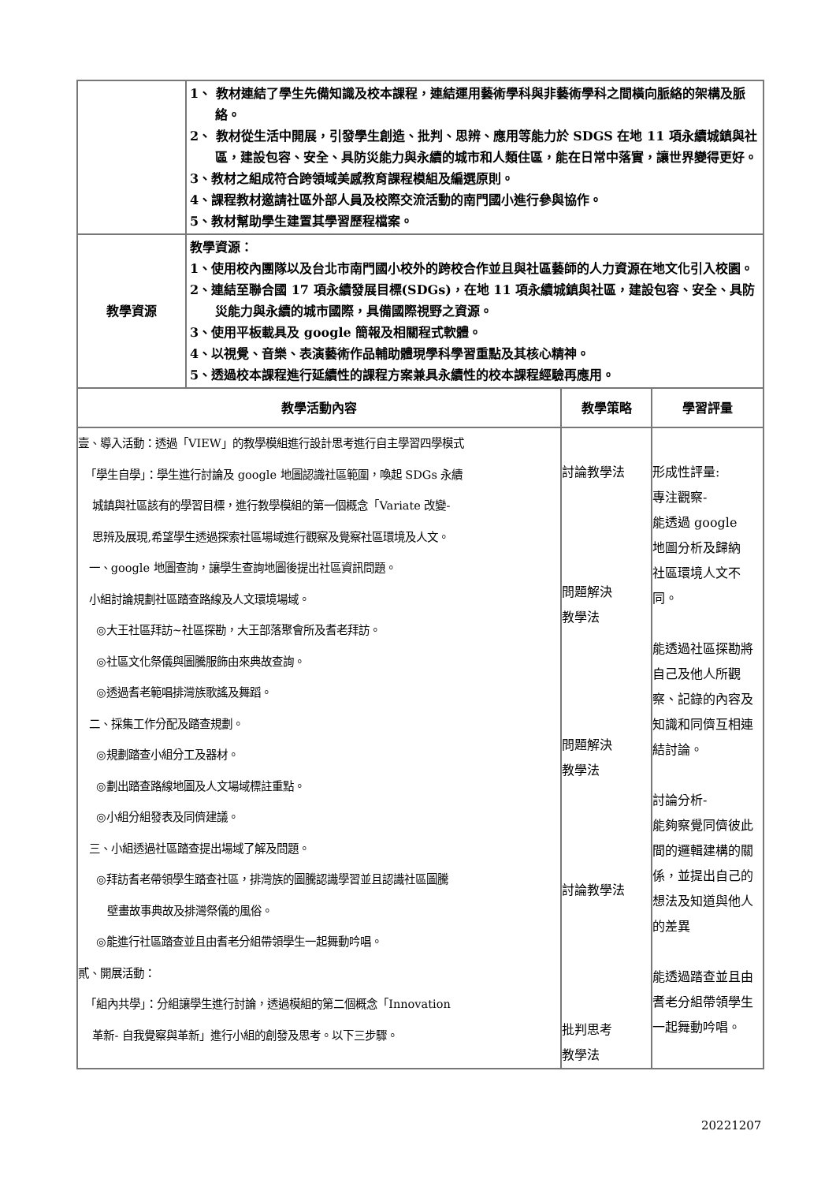| | 1、 教材連結了學生先備知識及校本課程，連結運用藝術學科與非藝術學科之間橫向脈絡的架構及脈絡。 2、 教材從生活中開展，引發學生創造、批判、思辨、應用等能力於 SDGS 在地 11 項永續城鎮與社區，建設包容、安全、具防災能力與永續的城市和人類住區，能在日常中落實，讓世界變得更好。 3、教材之組成符合跨領域美感教育課程模組及編選原則。 4、課程教材邀請社區外部人員及校際交流活動的南門國小進行參與協作。 5、教材幫助學生建置其學習歷程檔案。 | | |
| 教學資源 | 教學資源： 1、使用校內團隊以及台北市南門國小校外的跨校合作並且與社區藝師的人力資源在地文化引入校園。 2、連結至聯合國 17 項永續發展目標(SDGs)，在地 11 項永續城鎮與社區，建設包容、安全、具防災能力與永續的城市國際，具備國際視野之資源。 3、使用平板載具及 google 簡報及相關程式軟體。 4、以視覺、音樂、表演藝術作品輔助體現學科學習重點及其核心精神。 5、透過校本課程進行延續性的課程方案兼具永續性的校本課程經驗再應用。 | | |
| 教學活動內容 | | 教學策略 | 學習評量 |
| 壹、導入活動：透過「VIEW」的教學模組進行設計思考進行自主學習四學模式 「學生自學」：學生進行討論及 google 地圖認識社區範圍，喚起 SDGs 永續 城鎮與社區該有的學習目標，進行教學模組的第一個概念「Variate 改變- 思辨及展現,希望學生透過探索社區場域進行觀察及覺察社區環境及人文。 一、google 地圖查詢，讓學生查詢地圖後提出社區資訊問題。 小組討論規劃社區踏查路線及人文環境場域。 ◎大王社區拜訪~社區探勘，大王部落聚會所及耆老拜訪。 ◎社區文化祭儀與圖騰服飾由來典故查詢。 ◎透過耆老範唱排灣族歌謠及舞蹈。 二、採集工作分配及踏查規劃。 ◎規劃踏查小組分工及器材。 ◎劃出踏查路線地圖及人文場域標註重點。 ◎小組分組發表及同儕建議。 三、小組透過社區踏查提出場域了解及問題。 ◎拜訪耆老帶領學生踏查社區，排灣族的圖騰認識學習並且認識社區圖騰 壁畫故事典故及排灣祭儀的風俗。 ◎能進行社區踏查並且由耆老分組帶領學生一起舞動吟唱。 貳、開展活動： 「組內共學」：分組讓學生進行討論，透過模組的第二個概念「Innovation 革新- 自我覺察與革新」進行小組的創發及思考。以下三步驟。 | | 討論教學法 問題解決 教學法 問題解決 教學法 討論教學法 批判思考 教學法 | 形成性評量: 專注觀察- 能透過 google 地圖分析及歸納 社區環境人文不 同。 能透過社區探勘將自己及他人所觀察、記錄的內容及知識和同儕互相連結討論。 討論分析- 能夠察覺同儕彼此間的邏輯建構的關係，並提出自己的想法及知道與他人的差異 能透過踏查並且由耆老分組帶領學生一起舞動吟唱。 |
20221207